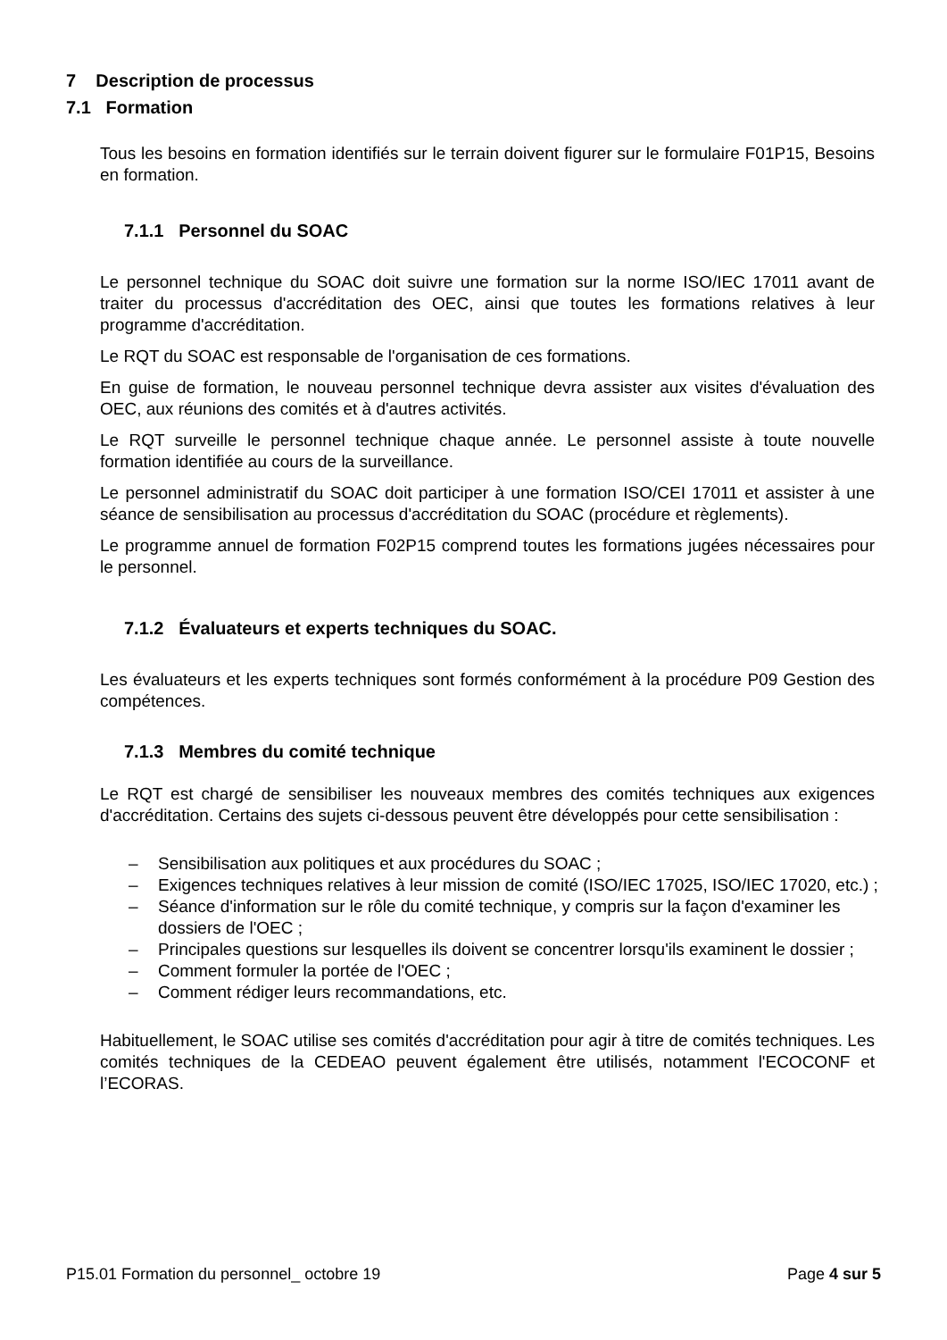7 Description de processus
7.1 Formation
Tous les besoins en formation identifiés sur le terrain doivent figurer sur le formulaire F01P15, Besoins en formation.
7.1.1 Personnel du SOAC
Le personnel technique du SOAC doit suivre une formation sur la norme ISO/IEC 17011 avant de traiter du processus d'accréditation des OEC, ainsi que toutes les formations relatives à leur programme d'accréditation.
Le RQT du SOAC est responsable de l'organisation de ces formations.
En guise de formation, le nouveau personnel technique devra assister aux visites d'évaluation des OEC, aux réunions des comités et à d'autres activités.
Le RQT surveille le personnel technique chaque année. Le personnel assiste à toute nouvelle formation identifiée au cours de la surveillance.
Le personnel administratif du SOAC doit participer à une formation ISO/CEI 17011 et assister à une séance de sensibilisation au processus d'accréditation du SOAC (procédure et règlements).
Le programme annuel de formation F02P15 comprend toutes les formations jugées nécessaires pour le personnel.
7.1.2 Évaluateurs et experts techniques du SOAC.
Les évaluateurs et les experts techniques sont formés conformément à la procédure P09 Gestion des compétences.
7.1.3 Membres du comité technique
Le RQT est chargé de sensibiliser les nouveaux membres des comités techniques aux exigences d'accréditation. Certains des sujets ci-dessous peuvent être développés pour cette sensibilisation :
– Sensibilisation aux politiques et aux procédures du SOAC ;
– Exigences techniques relatives à leur mission de comité (ISO/IEC 17025, ISO/IEC 17020, etc.) ;
– Séance d'information sur le rôle du comité technique, y compris sur la façon d'examiner les dossiers de l'OEC ;
– Principales questions sur lesquelles ils doivent se concentrer lorsqu'ils examinent le dossier ;
– Comment formuler la portée de l'OEC ;
– Comment rédiger leurs recommandations, etc.
Habituellement, le SOAC utilise ses comités d'accréditation pour agir à titre de comités techniques. Les comités techniques de la CEDEAO peuvent également être utilisés, notamment l'ECOCONF et l’ECORAS.
P15.01 Formation du personnel_ octobre 19 Page 4 sur 5